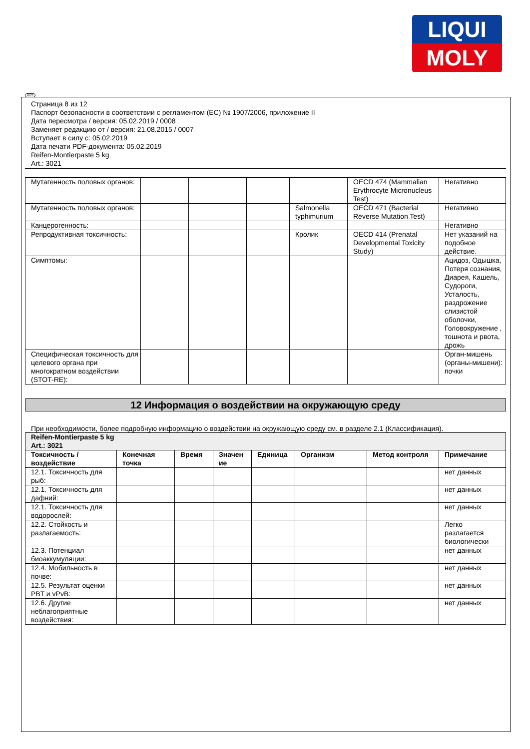LIQUI
MOLY
RUS
Страница 8 из 12
Паспорт безопасности в соответствии с регламентом (ЕС) № 1907/2006, приложение II
Дата пересмотра / версия: 05.02.2019 / 0008
Заменяет редакцию от / версия: 21.08.2015 / 0007
Вступает в силу с: 05.02.2019
Дата печати PDF-документа: 05.02.2019
Reifen-Montierpaste 5 kg
Art.: 3021
| Мутагенность половых органов: | | | | | OECD 474 (Mammalian Erythrocyte Micronucleus Test) | Негативно |
| Мутагенность половых органов: | | | | Salmonella typhimurium | OECD 471 (Bacterial Reverse Mutation Test) | Негативно |
| Канцерогенность: | | | | | | Негативно |
| Репродуктивная токсичность: | | | | Кролик | OECD 414 (Prenatal Developmental Toxicity Study) | Нет указаний на подобное действие. |
| Симптомы: | | | | | | Ацидоз, Одышка, Потеря сознания, Диарея, Кашель, Судороги, Усталость, раздрожение слизистой оболочки, Головокружение , тошнота и рвота, дрожь |
| Специфическая токсичность для целевого органа при многократном воздействии (STOT-RE): | | | | | | Орган-мишень (органы-мишени): почки |
12 Информация о воздействии на окружающую среду
При необходимости, более подробную информацию о воздействии на окружающую среду см. в разделе 2.1 (Классификация).
| Reifen-Montierpaste 5 kg Art.: 3021 | | | | | | | |
| --- | --- | --- | --- | --- | --- | --- | --- |
| Токсичность / воздействие | Конечная точка | Время | Значен ие | Единица | Организм | Метод контроля | Примечание |
| 12.1. Токсичность для рыб: | | | | | | | нет данных |
| 12.1. Токсичность для дафний: | | | | | | | нет данных |
| 12.1. Токсичность для водорослей: | | | | | | | нет данных |
| 12.2. Стойкость и разлагаемость: | | | | | | | Легко разлагается биологически |
| 12.3. Потенциал биоаккумуляции: | | | | | | | нет данных |
| 12.4. Мобильность в почве: | | | | | | | нет данных |
| 12.5. Результат оценки PBT и vPvB: | | | | | | | нет данных |
| 12.6. Другие неблагоприятные воздействия: | | | | | | | нет данных |